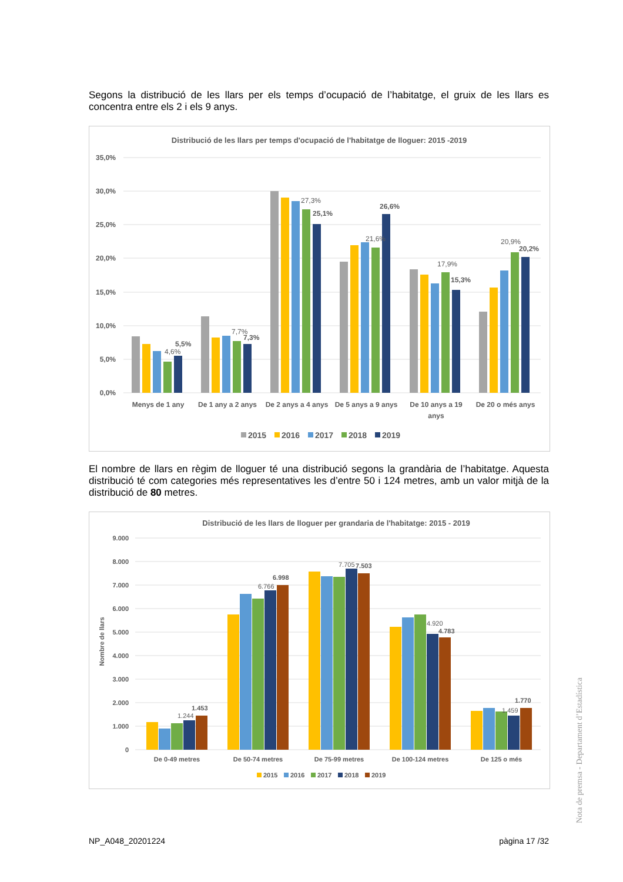Segons la distribució de les llars per els temps d’ocupació de l’habitatge, el gruix de les llars es concentra entre els 2 i els 9 anys.
Distribució de les llars per temps d'ocupació de l'habitatge de lloguer: 2015 -2019
35,0%
30,0%
25,0%
20,0%
15,0%
10,0%
5,0%
0,0%
4,6%
5,5%
7,7%
7,3%
27,3%
25,1%
21,6%
26,6%
17,9%
15,3%
20,9%
20,2%
Menys de 1 any
De 1 any a 2 anys
De 2 anys a 4 anys
De 5 anys a 9 anys
De 10 anys a 19
anys
De 20 o més anys
2015
2016
2017
2018
2019
El nombre de llars en règim de lloguer té una distribució segons la grandària de l’habitatge. Aquesta distribució té com categories més representatives les d’entre 50 i 124 metres, amb un valor mitjà de la distribució de 80 metres.
Distribució de les llars de lloguer per grandaria de l'habitatge: 2015 - 2019
Nombre de llars
9.000
8.000
7.000
6.000
5.000
4.000
3.000
2.000
1.000
0
1.244
1.453
6.766
6.998
7.705
7.503
4.920
4.783
1.459
1.770
De 0-49 metres
De 50-74 metres
De 75-99 metres
De 100-124 metres
De 125 o més
2015
2016
2017
2018
2019
Nota de premsa - Departament d’Estadística
NP_A048_20201224 pàgina 17 /32